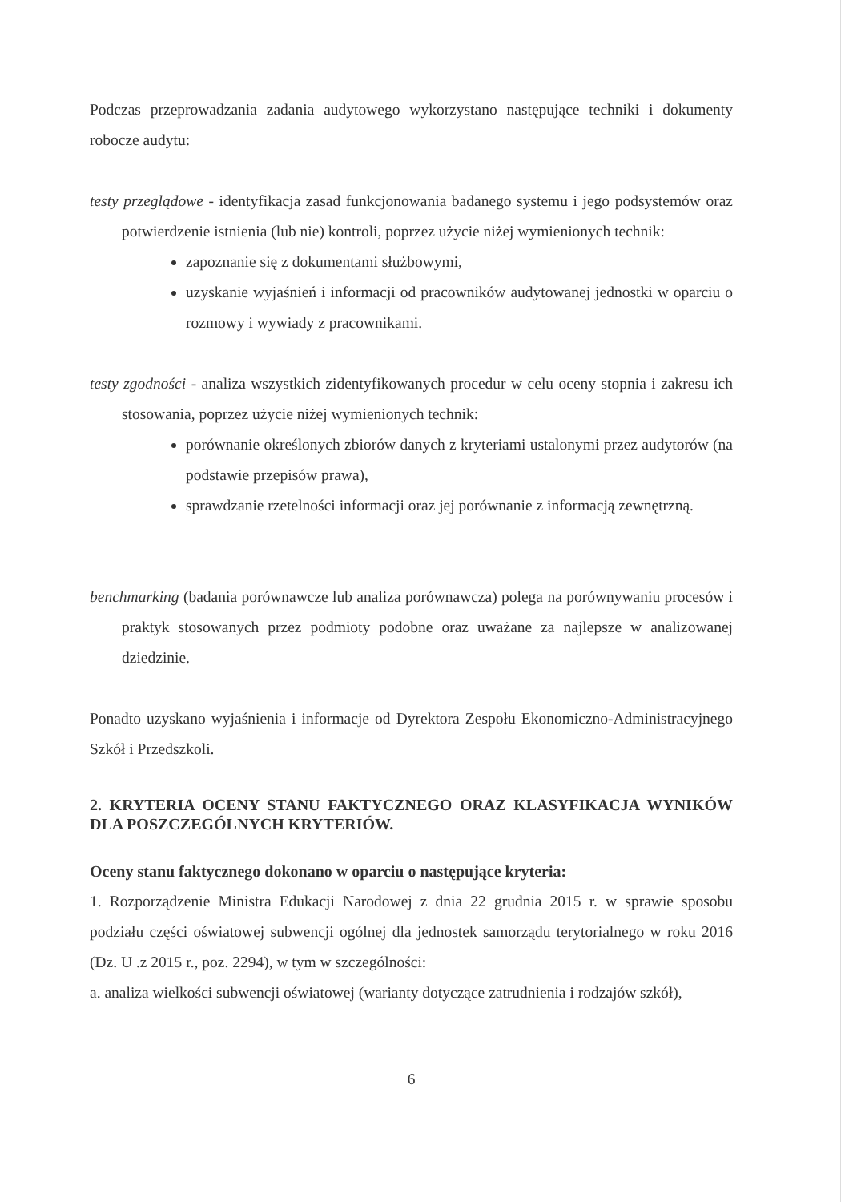Podczas przeprowadzania zadania audytowego wykorzystano następujące techniki i dokumenty robocze audytu:
testy przeglądowe - identyfikacja zasad funkcjonowania badanego systemu i jego podsystemów oraz potwierdzenie istnienia (lub nie) kontroli, poprzez użycie niżej wymienionych technik:
zapoznanie się z dokumentami służbowymi,
uzyskanie wyjaśnień i informacji od pracowników audytowanej jednostki w oparciu o rozmowy i wywiady z pracownikami.
testy zgodności - analiza wszystkich zidentyfikowanych procedur w celu oceny stopnia i zakresu ich stosowania, poprzez użycie niżej wymienionych technik:
porównanie określonych zbiorów danych z kryteriami ustalonymi przez audytorów (na podstawie przepisów prawa),
sprawdzanie rzetelności informacji oraz jej porównanie z informacją zewnętrzną.
benchmarking (badania porównawcze lub analiza porównawcza) polega na porównywaniu procesów i praktyk stosowanych przez podmioty podobne oraz uważane za najlepsze w analizowanej dziedzinie.
Ponadto uzyskano wyjaśnienia i informacje od Dyrektora Zespołu Ekonomiczno-Administracyjnego Szkół i Przedszkoli.
2. KRYTERIA OCENY STANU FAKTYCZNEGO ORAZ KLASYFIKACJA WYNIKÓW DLA POSZCZEGÓLNYCH KRYTERIÓW.
Oceny stanu faktycznego dokonano w oparciu o następujące kryteria:
1. Rozporządzenie Ministra Edukacji Narodowej z dnia 22 grudnia 2015 r. w sprawie sposobu podziału części oświatowej subwencji ogólnej dla jednostek samorządu terytorialnego w roku 2016 (Dz. U .z 2015 r., poz. 2294), w tym w szczególności:
a. analiza wielkości subwencji oświatowej (warianty dotyczące zatrudnienia i rodzajów szkół),
6